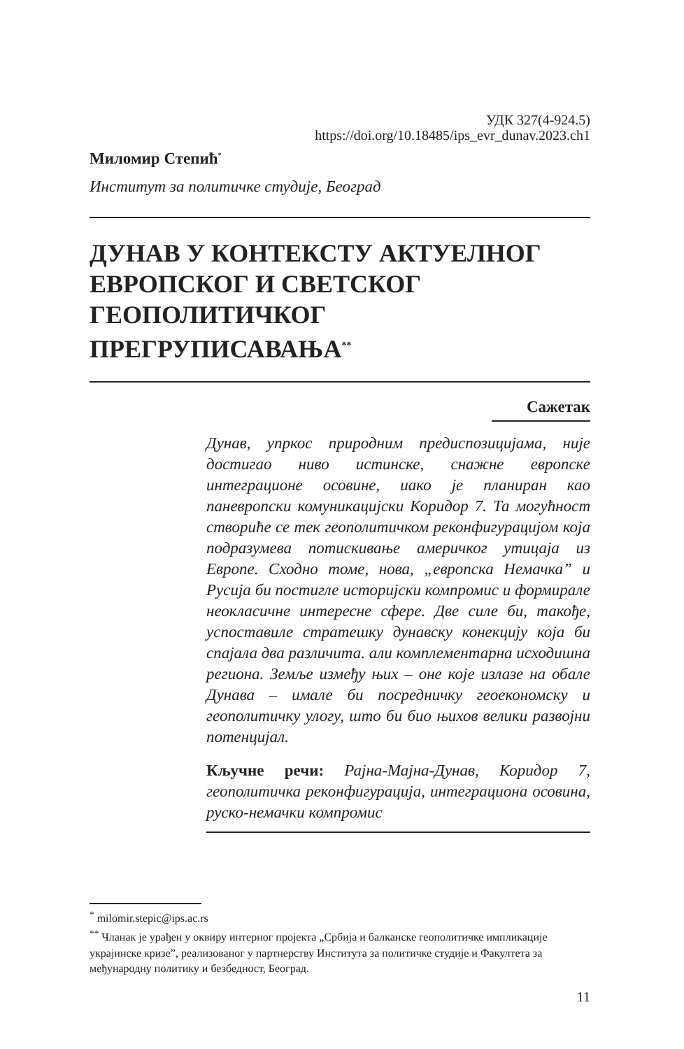УДК 327(4-924.5)
https://doi.org/10.18485/ips_evr_dunav.2023.ch1
Миломир Степић<sup>*</sup>
Институт за политичке студије, Београд
ДУНАВ У КОНТЕКСТУ АКТУЕЛНОГ ЕВРОПСКОГ И СВЕТСКОГ ГЕОПОЛИТИЧКОГ ПРЕГРУПИСАВАЊА<sup>**</sup>
Сажетак
Дунав, упркос природним предиспозицијама, није достигао ниво истинске, снажне европске интеграционе осовине, иако је планиран као паневропски комуникацијски Коридор 7. Та могућност створиће се тек геополитичком реконфигурацијом која подразумева потискивање америчког утицаја из Европе. Сходно томе, нова, „европска Немачка” и Русија би постигле историјски компромис и формирале неокласичне интересне сфере. Две силе би, такође, успоставиле стратешку дунавску конекцију која би спајала два различита. али комплементарна исходишна региона. Земље између њих – оне које излазе на обале Дунава – имале би посредничку геоекономску и геополитичку улогу, што би био њихов велики развојни потенцијал.
Кључне речи: Рајна-Мајна-Дунав, Коридор 7, геополитичка реконфигурација, интеграциона осовина, руско-немачки компромис
<sup>*</sup> milomir.stepic@ips.ac.rs
<sup>**</sup> Чланак је урађен у оквиру интерног пројекта „Србија и балканске геополитичке импликације украјинске кризе”, реализованог у партнерству Института за политичке студије и Факултета за међународну политику и безбедност, Београд.
11